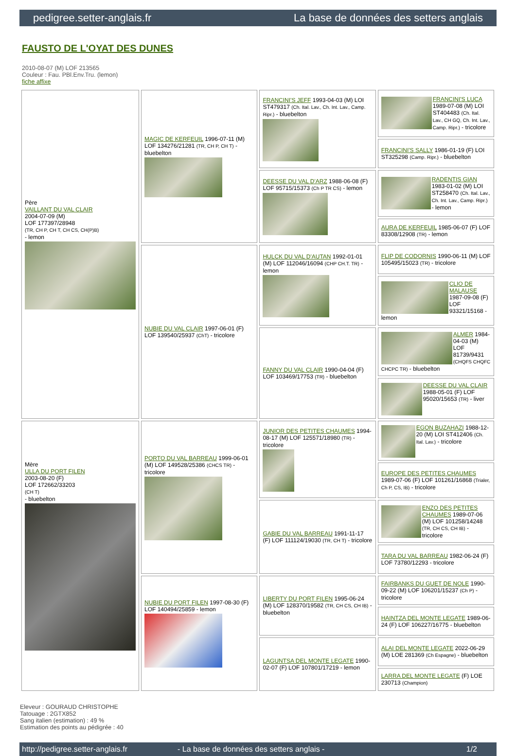pedigree.setter-anglais.fr La base de données des setters anglais
FAUSTO DE L'OYAT DES DUNES
2010-08-07 (M) LOF 213565
Couleur : Fau. PBl.Env.Tru. (lemon)
fiche affixe
| Père VAILLANT DU VAL CLAIR 2004-07-09 (M) LOF 177397/28948 (TR, CH P, CH T, CH CS, CH(P)B) - lemon | MAGIC DE KERFEUIL 1996-07-11 (M) LOF 134276/21281 (TR, CH P, CH T) - bluebelton | FRANCINI'S JEFF 1993-04-03 (M) LOI ST479317 (Ch. Ital. Lav., Ch. Int. Lav., Camp. Ripr.) - bluebelton | FRANCINI'S LUCA 1989-07-08 (M) LOI ST404483 (Ch. Ital. Lav., CH GQ, Ch. Int. Lav., Camp. Ripr.) - tricolore |
| | | | FRANCINI'S SALLY 1986-01-19 (F) LOI ST325298 (Camp. Ripr.) - bluebelton |
| | | DEESSE DU VAL D'ARZ 1988-06-08 (F) LOF 95715/15373 (Ch P TR CS) - lemon | RADENTIS GIAN 1983-01-02 (M) LOI ST258470 (Ch. Ital. Lav., Ch. Int. Lav., Camp. Ripr.) - lemon |
| | | | AURA DE KERFEUIL 1985-06-07 (F) LOF 83308/12908 (TR) - lemon |
| | NUBIE DU VAL CLAIR 1997-06-01 (F) LOF 139540/25937 (ChT) - tricolore | HULCK DU VAL D'AUTAN 1992-01-01 (M) LOF 112046/16094 (CHP CH.T. TR) - lemon | FLIP DE CODORNIS 1990-06-11 (M) LOF 105495/15023 (TR) - tricolore |
| | | | CLIO DE MALAUSE 1987-09-08 (F) LOF 93321/15168 - lemon |
| | | FANNY DU VAL CLAIR 1990-04-04 (F) LOF 103469/17753 (TR) - bluebelton | ALMER 1984-04-03 (M) LOF 81739/9431 (CHQFS CHQFC CHCPC TR) - bluebelton |
| | | | DEESSE DU VAL CLAIR 1988-05-01 (F) LOF 95020/15653 (TR) - liver |
| Mère ULLA DU PORT FILEN 2003-08-20 (F) LOF 172662/33203 (CH T) - bluebelton | PORTO DU VAL BARREAU 1999-06-01 (M) LOF 149528/25386 (CHCS TR) - tricolore | JUNIOR DES PETITES CHAUMES 1994-08-17 (M) LOF 125571/18980 (TR) - tricolore | EGON BUZAHAZI 1988-12-20 (M) LOI ST412406 (Ch. Ital. Lav.) - tricolore |
| | | | EUROPE DES PETITES CHAUMES 1989-07-06 (F) LOF 101261/16868 (Trialer, Ch P, CS, IB) - tricolore |
| | | GABIE DU VAL BARREAU 1991-11-17 (F) LOF 111124/19030 (TR, CH T) - tricolore | ENZO DES PETITES CHAUMES 1989-07-06 (M) LOF 101258/14248 (TR, CH CS, CH IB) - tricolore |
| | | | TARA DU VAL BARREAU 1982-06-24 (F) LOF 73780/12293 - tricolore |
| | NUBIE DU PORT FILEN 1997-08-30 (F) LOF 140494/25859 - lemon | LIBERTY DU PORT FILEN 1995-06-24 (M) LOF 128370/19582 (TR, CH CS, CH IB) - bluebelton | FAIRBANKS DU GUET DE NOLE 1990-09-22 (M) LOF 106201/15237 (Ch P) - tricolore |
| | | | HAINTZA DEL MONTE LEGATE 1989-06-24 (F) LOF 106227/16775 - bluebelton |
| | | LAGUNTSA DEL MONTE LEGATE 1990-02-07 (F) LOF 107801/17219 - lemon | ALAI DEL MONTE LEGATE 2022-06-29 (M) LOE 281369 (Ch Espagne) - bluebelton |
| | | | LARRA DEL MONTE LEGATE (F) LOE 230713 (Champion) |
Eleveur : GOURAUD CHRISTOPHE
Tatouage : 2GTX852
Sang italien (estimation) : 49 %
Estimation des points au pédigrée : 40
http://pedigree.setter-anglais.fr - La base de données des setters anglais - 1/2